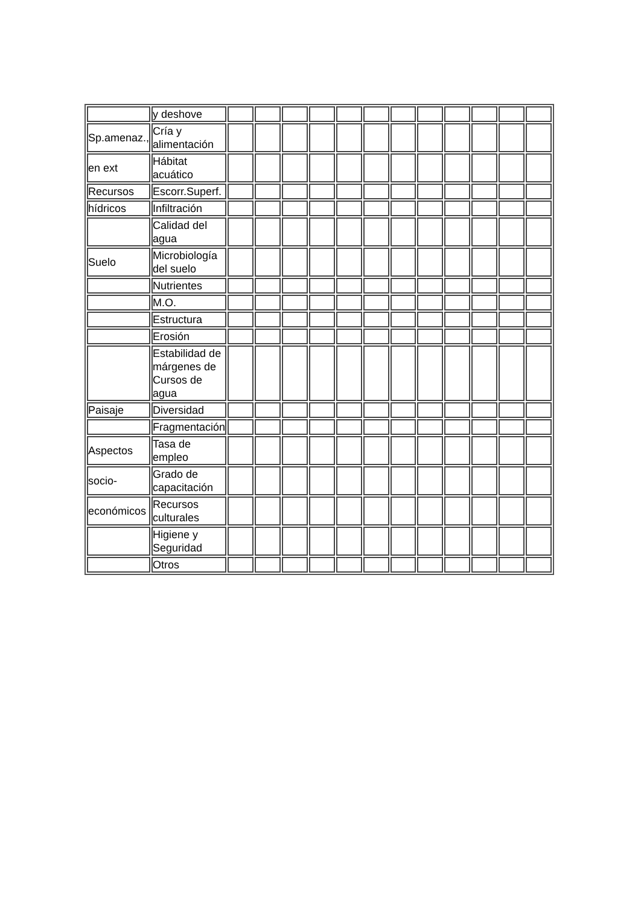| | y deshove | | | | | | | | | | | | |
| Sp.amenaz., | Cría y alimentación | | | | | | | | | | | | |
| en ext | Hábitat acuático | | | | | | | | | | | | |
| Recursos | Escorr.Superf. | | | | | | | | | | | | |
| hídricos | Infiltración | | | | | | | | | | | | |
| | Calidad del agua | | | | | | | | | | | | |
| Suelo | Microbiología del suelo | | | | | | | | | | | | |
| | Nutrientes | | | | | | | | | | | | |
| | M.O. | | | | | | | | | | | | |
| | Estructura | | | | | | | | | | | | |
| | Erosión | | | | | | | | | | | | |
| | Estabilidad de márgenes de Cursos de agua | | | | | | | | | | | | |
| Paisaje | Diversidad | | | | | | | | | | | | |
| | Fragmentación | | | | | | | | | | | | |
| Aspectos | Tasa de empleo | | | | | | | | | | | | |
| socio- | Grado de capacitación | | | | | | | | | | | | |
| económicos | Recursos culturales | | | | | | | | | | | | |
| | Higiene y Seguridad | | | | | | | | | | | | |
| | Otros | | | | | | | | | | | | |